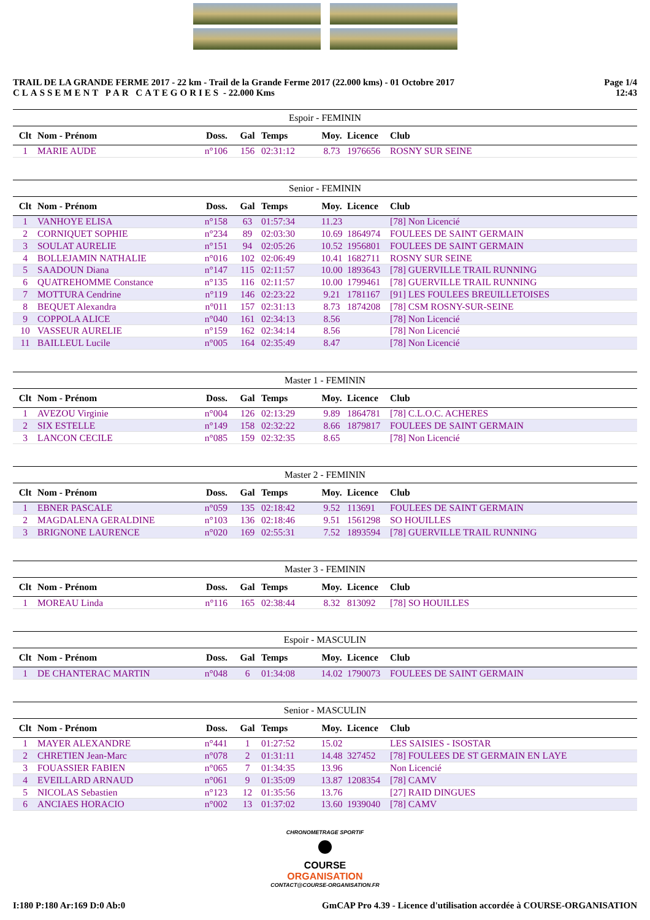TRAIL DE LA GRANDE FERME 2017 - 22 km - Trail de la Grande Ferme 2017 (22.000 kms) - 01 Octobre 2017
CLASSEMENT PAR CATEGORIES - 22.000 Kms
Page 1/4
12:43
Espoir - FEMININ
| Clt | Nom - Prénom | Doss. | Gal | Temps | Moy. | Licence | Club |
| --- | --- | --- | --- | --- | --- | --- | --- |
| 1 | MARIE AUDE | n°106 | 156 | 02:31:12 | 8.73 | 1976656 | ROSNY SUR SEINE |
Senior - FEMININ
| Clt | Nom - Prénom | Doss. | Gal | Temps | Moy. | Licence | Club |
| --- | --- | --- | --- | --- | --- | --- | --- |
| 1 | VANHOYE ELISA | n°158 | 63 | 01:57:34 | 11.23 | | [78] Non Licencié |
| 2 | CORNIQUET SOPHIE | n°234 | 89 | 02:03:30 | 10.69 | 1864974 | FOULEES DE SAINT GERMAIN |
| 3 | SOULAT AURELIE | n°151 | 94 | 02:05:26 | 10.52 | 1956801 | FOULEES DE SAINT GERMAIN |
| 4 | BOLLEJAMIN NATHALIE | n°016 | 102 | 02:06:49 | 10.41 | 1682711 | ROSNY SUR SEINE |
| 5 | SAADOUN Diana | n°147 | 115 | 02:11:57 | 10.00 | 1893643 | [78] GUERVILLE TRAIL RUNNING |
| 6 | QUATREHOMME Constance | n°135 | 116 | 02:11:57 | 10.00 | 1799461 | [78] GUERVILLE TRAIL RUNNING |
| 7 | MOTTURA Cendrine | n°119 | 146 | 02:23:22 | 9.21 | 1781167 | [91] LES FOULEES BREUILLETOISES |
| 8 | BEQUET Alexandra | n°011 | 157 | 02:31:13 | 8.73 | 1874208 | [78] CSM ROSNY-SUR-SEINE |
| 9 | COPPOLA ALICE | n°040 | 161 | 02:34:13 | 8.56 | | [78] Non Licencié |
| 10 | VASSEUR AURELIE | n°159 | 162 | 02:34:14 | 8.56 | | [78] Non Licencié |
| 11 | BAILLEUL Lucile | n°005 | 164 | 02:35:49 | 8.47 | | [78] Non Licencié |
Master 1 - FEMININ
| Clt | Nom - Prénom | Doss. | Gal | Temps | Moy. | Licence | Club |
| --- | --- | --- | --- | --- | --- | --- | --- |
| 1 | AVEZOU Virginie | n°004 | 126 | 02:13:29 | 9.89 | 1864781 | [78] C.L.O.C. ACHERES |
| 2 | SIX ESTELLE | n°149 | 158 | 02:32:22 | 8.66 | 1879817 | FOULEES DE SAINT GERMAIN |
| 3 | LANCON CECILE | n°085 | 159 | 02:32:35 | 8.65 | | [78] Non Licencié |
Master 2 - FEMININ
| Clt | Nom - Prénom | Doss. | Gal | Temps | Moy. | Licence | Club |
| --- | --- | --- | --- | --- | --- | --- | --- |
| 1 | EBNER PASCALE | n°059 | 135 | 02:18:42 | 9.52 | 113691 | FOULEES DE SAINT GERMAIN |
| 2 | MAGDALENA GERALDINE | n°103 | 136 | 02:18:46 | 9.51 | 1561298 | SO HOUILLES |
| 3 | BRIGNONE LAURENCE | n°020 | 169 | 02:55:31 | 7.52 | 1893594 | [78] GUERVILLE TRAIL RUNNING |
Master 3 - FEMININ
| Clt | Nom - Prénom | Doss. | Gal | Temps | Moy. | Licence | Club |
| --- | --- | --- | --- | --- | --- | --- | --- |
| 1 | MOREAU Linda | n°116 | 165 | 02:38:44 | 8.32 | 813092 | [78] SO HOUILLES |
Espoir - MASCULIN
| Clt | Nom - Prénom | Doss. | Gal | Temps | Moy. | Licence | Club |
| --- | --- | --- | --- | --- | --- | --- | --- |
| 1 | DE CHANTERAC MARTIN | n°048 | 6 | 01:34:08 | 14.02 | 1790073 | FOULEES DE SAINT GERMAIN |
Senior - MASCULIN
| Clt | Nom - Prénom | Doss. | Gal | Temps | Moy. | Licence | Club |
| --- | --- | --- | --- | --- | --- | --- | --- |
| 1 | MAYER ALEXANDRE | n°441 | 1 | 01:27:52 | 15.02 | | LES SAISIES - ISOSTAR |
| 2 | CHRETIEN Jean-Marc | n°078 | 2 | 01:31:11 | 14.48 | 327452 | [78] FOULEES DE ST GERMAIN EN LAYE |
| 3 | FOUASSIER FABIEN | n°065 | 7 | 01:34:35 | 13.96 | | Non Licencié |
| 4 | EVEILLARD ARNAUD | n°061 | 9 | 01:35:09 | 13.87 | 1208354 | [78] CAMV |
| 5 | NICOLAS Sebastien | n°123 | 12 | 01:35:56 | 13.76 | | [27] RAID DINGUES |
| 6 | ANCIAES HORACIO | n°002 | 13 | 01:37:02 | 13.60 | 1939040 | [78] CAMV |
CHRONOMETRAGE SPORTIF
COURSE
ORGANISATION
CONTACT@COURSE-ORGANISATION.FR
I:180 P:180 Ar:169 D:0 Ab:0 GmCAP Pro 4.39 - Licence d'utilisation accordée à COURSE-ORGANISATION